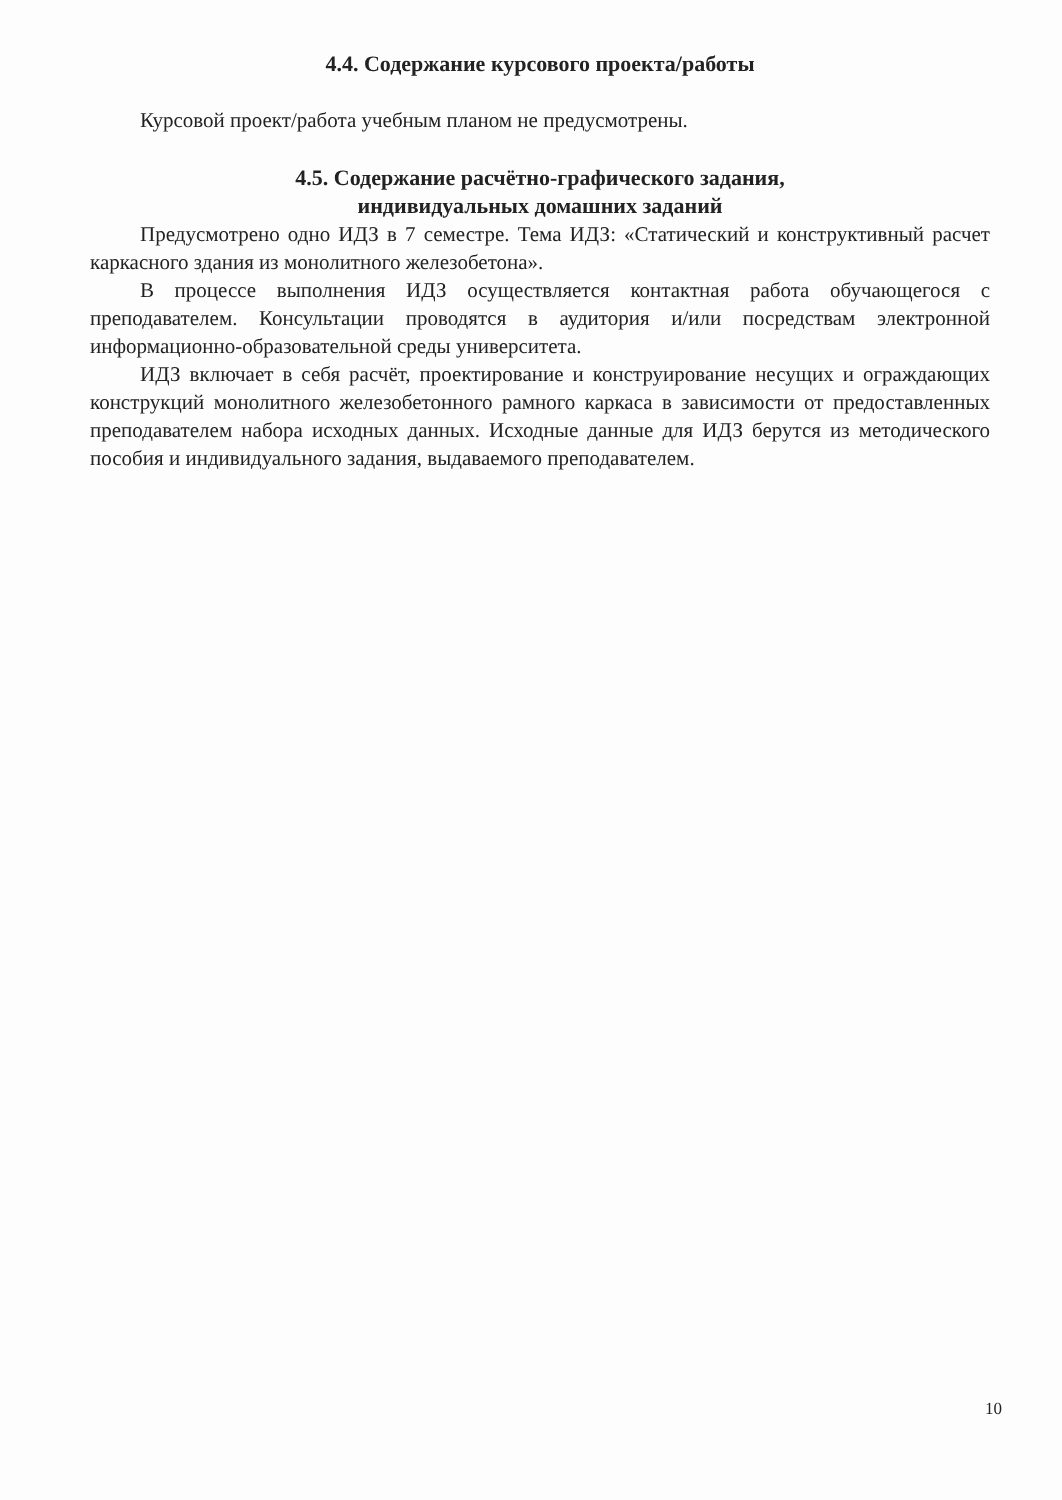4.4. Содержание курсового проекта/работы
Курсовой проект/работа учебным планом не предусмотрены.
4.5. Содержание расчётно-графического задания,
индивидуальных домашних заданий
Предусмотрено одно ИДЗ в 7 семестре. Тема ИДЗ: «Статический и конструктивный расчет каркасного здания из монолитного железобетона».
В процессе выполнения ИДЗ осуществляется контактная работа обучающегося с преподавателем. Консультации проводятся в аудитория и/или посредствам электронной информационно-образовательной среды университета.
ИДЗ включает в себя расчёт, проектирование и конструирование несущих и ограждающих конструкций монолитного железобетонного рамного каркаса в зависимости от предоставленных преподавателем набора исходных данных. Исходные данные для ИДЗ берутся из методического пособия и индивидуального задания, выдаваемого преподавателем.
10